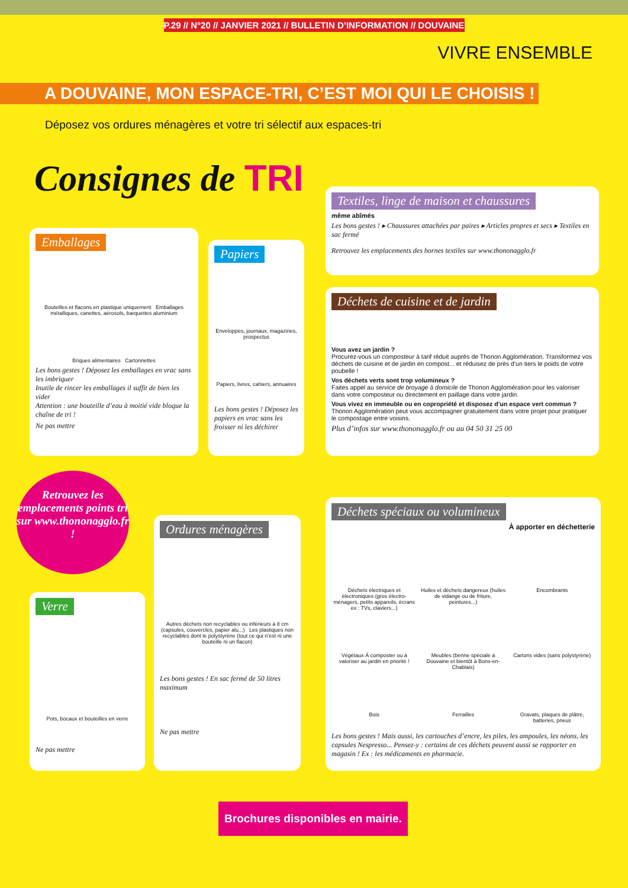P.29 // N°20 // JANVIER 2021 // BULLETIN D’INFORMATION // DOUVAINE
VIVRE ENSEMBLE
A DOUVAINE, MON ESPACE-TRI, C’EST MOI QUI LE CHOISIS !
Déposez vos ordures ménagères et votre tri sélectif aux espaces-tri
Consignes de TRI
Emballages
Bouteilles et flacons en plastique uniquement Emballages métalliques, canettes, aérosols, barquettes aluminium
Briques alimentaires Cartonnettes
Les bons gestes ! Déposez les emballages en vrac sans les imbriquer
Inutile de rincer les emballages il suffit de bien les vider
Attention : une bouteille d’eau à moitié vide bloque la chaîne de tri !
Ne pas mettre
Papiers
Enveloppes, journaux, magazines, prospectus
Papiers, livres, cahiers, annuaires
Les bons gestes ! Déposez les papiers en vrac sans les froisser ni les déchirer
Textiles, linge de maison et chaussures
même abîmés
Les bons gestes ! ▸ Chaussures attachées par paires ▸ Articles propres et secs ▸ Textiles en sac fermé
Retrouvez les emplacements des bornes textiles sur www.thononagglo.fr
Déchets de cuisine et de jardin
Vous avez un jardin ?
Procurez-vous un composteur à tarif réduit auprès de Thonon Agglomération. Transformez vos déchets de cuisine et de jardin en compost... et réduisez de près d’un tiers le poids de votre poubelle !
Vos déchets verts sont trop volumineux ?
Faites appel au service de broyage à domicile de Thonon Agglomération pour les valoriser dans votre composteur ou directement en paillage dans votre jardin.
Vous vivez en immeuble ou en copropriété et disposez d’un espace vert commun ?
Thonon Agglomération peut vous accompagner gratuitement dans votre projet pour pratiquer le compostage entre voisins.
Plus d’infos sur www.thononagglo.fr ou au 04 50 31 25 00
Retrouvez les emplacements points tri sur www.thononagglo.fr !
Verre
Pots, bocaux et bouteilles en verre
Ne pas mettre
Ordures ménagères
Autres déchets non recyclables ou inférieurs à 8 cm (capsules, couvercles, papier alu...) Les plastiques non recyclables dont le polystyrène (tout ce qui n’est ni une bouteille ni un flacon)
Les bons gestes ! En sac fermé de 50 litres maximum
Ne pas mettre
Déchets spéciaux ou volumineux
À apporter en déchetterie
Déchets électriques et électroniques (gros électro-ménagers, petits appareils, écrans ex : TVs, claviers...)
Huiles et déchets dangereux (huiles de vidange ou de friture, peintures...)
Encombrants
Végétaux À composter ou à valoriser au jardin en priorité !
Meubles (benne spéciale à Douvaine et bientôt à Bons-en-Chablais)
Cartons vides (sans polystyrène)
Bois
Ferrailles
Gravats, plaques de plâtre, batteries, pneus
Les bons gestes ! Mais aussi, les cartouches d’encre, les piles, les ampoules, les néons, les capsules Nespresso... Pensez-y : certains de ces déchets peuvent aussi se rapporter en magasin ! Ex : les médicaments en pharmacie.
Brochures disponibles en mairie.